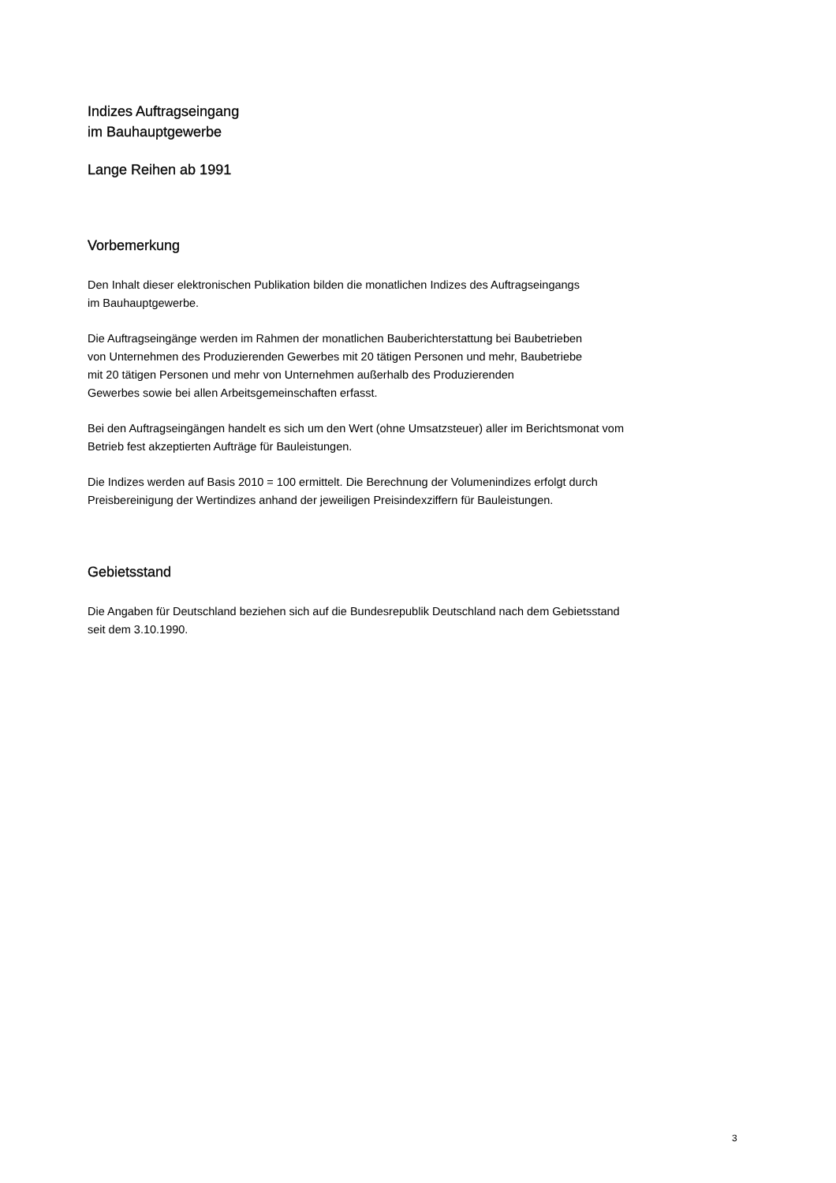Indizes Auftragseingang
im Bauhauptgewerbe
Lange Reihen ab 1991
Vorbemerkung
Den Inhalt dieser elektronischen Publikation bilden die monatlichen Indizes des Auftragseingangs
im Bauhauptgewerbe.
Die Auftragseingänge werden im Rahmen der monatlichen Bauberichterstattung bei Baubetrieben
von Unternehmen des Produzierenden Gewerbes mit 20 tätigen Personen und mehr, Baubetriebe
mit 20 tätigen Personen und mehr von Unternehmen außerhalb des Produzierenden
Gewerbes sowie bei allen Arbeitsgemeinschaften erfasst.
Bei den Auftragseingängen handelt es sich um den Wert (ohne Umsatzsteuer) aller im Berichtsmonat vom
Betrieb fest akzeptierten Aufträge für Bauleistungen.
Die Indizes werden auf Basis 2010 = 100 ermittelt. Die Berechnung der Volumenindizes erfolgt durch
Preisbereinigung der Wertindizes anhand der jeweiligen Preisindexziffern für Bauleistungen.
Gebietsstand
Die Angaben für Deutschland beziehen sich auf die Bundesrepublik Deutschland nach dem Gebietsstand
seit dem 3.10.1990.
3